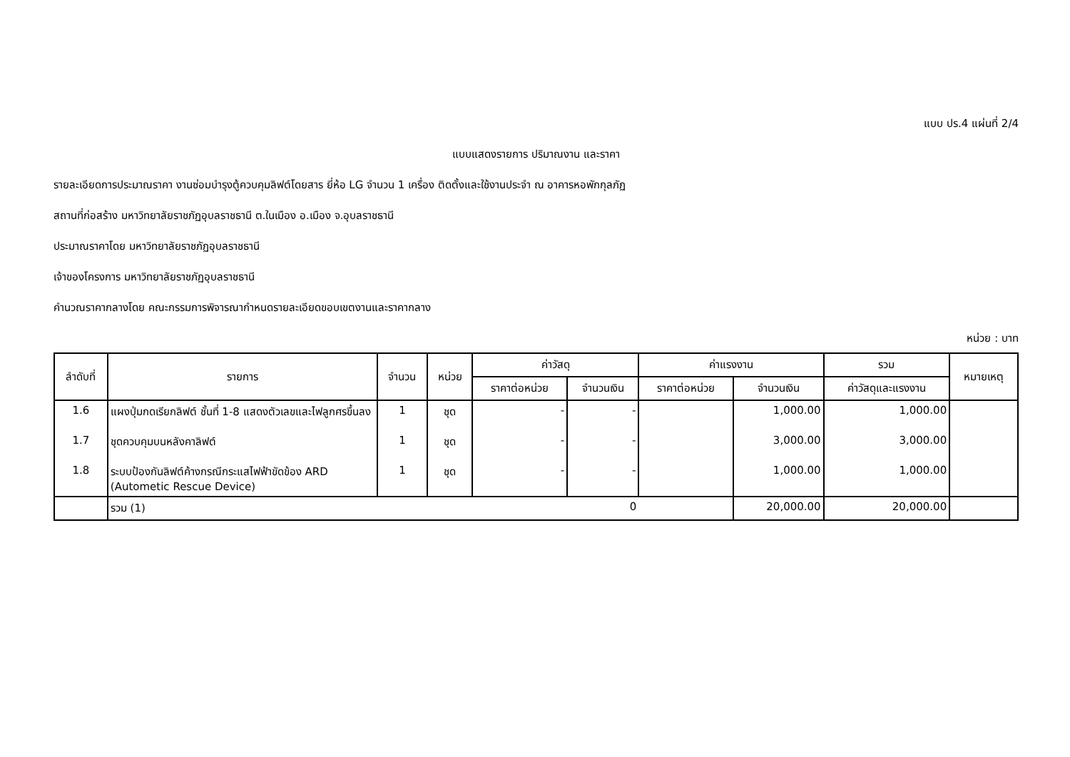แบบ ปร.4 แผ่นที่ 2/4
แบบแสดงรายการ ปริมาณงาน และราคา
รายละเอียดการประมาณราคา งานซ่อมบำรุงตู้ควบคุมลิฟต์โดยสาร ยี่ห้อ LG จำนวน 1 เครื่อง ติดตั้งและใช้งานประจำ ณ อาคารหอพักกุลภัฏ
สถานที่ก่อสร้าง มหาวิทยาลัยราชภัฏอุบลราชธานี ต.ในเมือง อ.เมือง จ.อุบลราชธานี
ประมาณราคาโดย มหาวิทยาลัยราชภัฏอุบลราชธานี
เจ้าของโครงการ มหาวิทยาลัยราชภัฏอุบลราชธานี
คำนวณราคากลางโดย คณะกรรมการพิจารณากำหนดรายละเอียดขอบเขตงานและราคากลาง
หน่วย : บาท
| ลำดับที่ | รายการ | จำนวน | หน่วย | ค่าวัสดุ | | ค่าแรงงาน | | รวม | หมายเหตุ |
| --- | --- | --- | --- | --- | --- | --- | --- | --- | --- |
| | | | | ราคาต่อหน่วย | จำนวนเงิน | ราคาต่อหน่วย | จำนวนเงิน | ค่าวัสดุและแรงงาน | |
| 1.6 | แผงปุ่มกดเรียกลิฟต์ ชั้นที่ 1-8 แสดงตัวเลขและไฟลูกศรขึ้นลง | 1 | ชุด | - | - | | 1,000.00 | 1,000.00 | |
| 1.7 | ชุดควบคุมบนหลังคาลิฟต์ | 1 | ชุด | - | - | | 3,000.00 | 3,000.00 | |
| 1.8 | ระบบป้องกันลิฟต์ค้างกรณีกระแสไฟฟ้าขัดข้อง ARD (Autometic Rescue Device) | 1 | ชุด | - | - | | 1,000.00 | 1,000.00 | |
| | รวม (1) 0 | | | | | | 20,000.00 | 20,000.00 | |